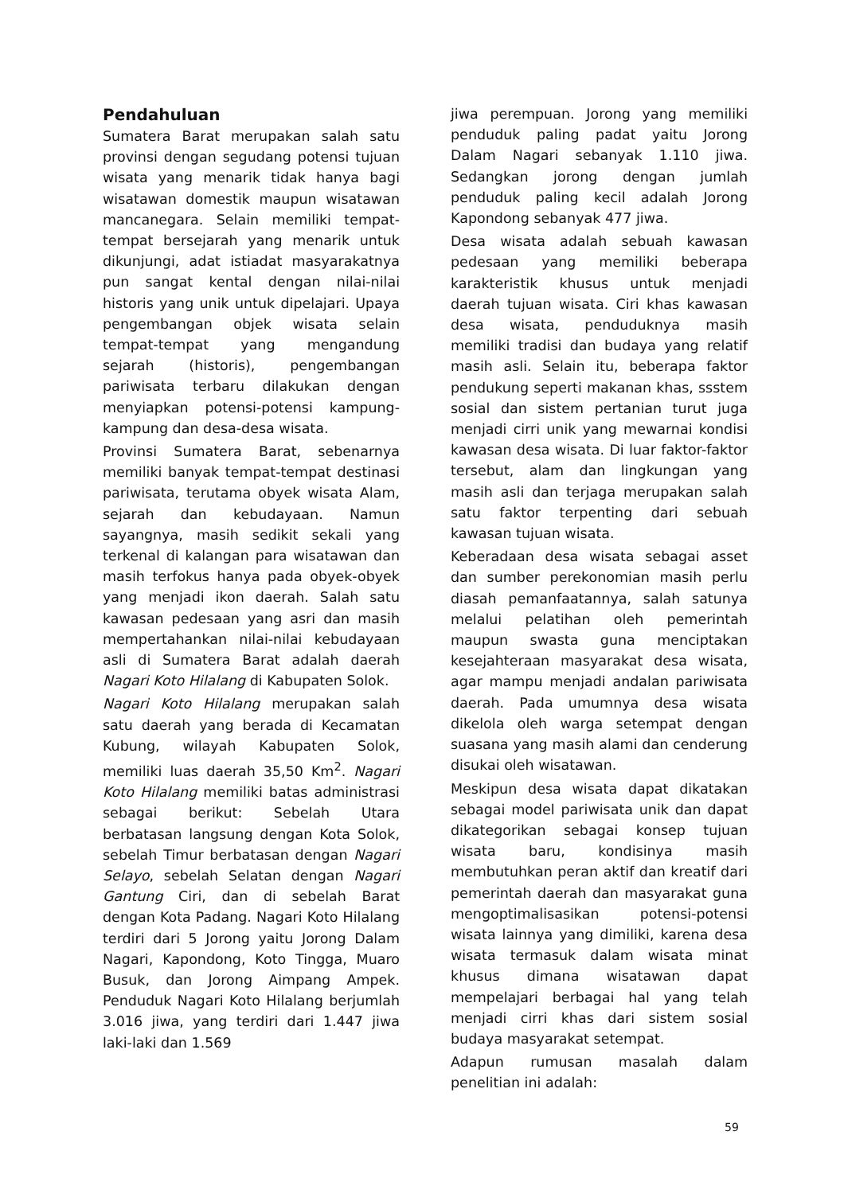Pendahuluan
Sumatera Barat merupakan salah satu provinsi dengan segudang potensi tujuan wisata yang menarik tidak hanya bagi wisatawan domestik maupun wisatawan mancanegara. Selain memiliki tempat-tempat bersejarah yang menarik untuk dikunjungi, adat istiadat masyarakatnya pun sangat kental dengan nilai-nilai historis yang unik untuk dipelajari. Upaya pengembangan objek wisata selain tempat-tempat yang mengandung sejarah (historis), pengembangan pariwisata terbaru dilakukan dengan menyiapkan potensi-potensi kampung-kampung dan desa-desa wisata.
Provinsi Sumatera Barat, sebenarnya memiliki banyak tempat-tempat destinasi pariwisata, terutama obyek wisata Alam, sejarah dan kebudayaan. Namun sayangnya, masih sedikit sekali yang terkenal di kalangan para wisatawan dan masih terfokus hanya pada obyek-obyek yang menjadi ikon daerah. Salah satu kawasan pedesaan yang asri dan masih mempertahankan nilai-nilai kebudayaan asli di Sumatera Barat adalah daerah Nagari Koto Hilalang di Kabupaten Solok.
Nagari Koto Hilalang merupakan salah satu daerah yang berada di Kecamatan Kubung, wilayah Kabupaten Solok, memiliki luas daerah 35,50 Km<sup>2</sup>. Nagari Koto Hilalang memiliki batas administrasi sebagai berikut: Sebelah Utara berbatasan langsung dengan Kota Solok, sebelah Timur berbatasan dengan Nagari Selayo, sebelah Selatan dengan Nagari Gantung Ciri, dan di sebelah Barat dengan Kota Padang. Nagari Koto Hilalang terdiri dari 5 Jorong yaitu Jorong Dalam Nagari, Kapondong, Koto Tingga, Muaro Busuk, dan Jorong Aimpang Ampek. Penduduk Nagari Koto Hilalang berjumlah 3.016 jiwa, yang terdiri dari 1.447 jiwa laki-laki dan 1.569
jiwa perempuan. Jorong yang memiliki penduduk paling padat yaitu Jorong Dalam Nagari sebanyak 1.110 jiwa. Sedangkan jorong dengan jumlah penduduk paling kecil adalah Jorong Kapondong sebanyak 477 jiwa.
Desa wisata adalah sebuah kawasan pedesaan yang memiliki beberapa karakteristik khusus untuk menjadi daerah tujuan wisata. Ciri khas kawasan desa wisata, penduduknya masih memiliki tradisi dan budaya yang relatif masih asli. Selain itu, beberapa faktor pendukung seperti makanan khas, ssstem sosial dan sistem pertanian turut juga menjadi cirri unik yang mewarnai kondisi kawasan desa wisata. Di luar faktor-faktor tersebut, alam dan lingkungan yang masih asli dan terjaga merupakan salah satu faktor terpenting dari sebuah kawasan tujuan wisata.
Keberadaan desa wisata sebagai asset dan sumber perekonomian masih perlu diasah pemanfaatannya, salah satunya melalui pelatihan oleh pemerintah maupun swasta guna menciptakan kesejahteraan masyarakat desa wisata, agar mampu menjadi andalan pariwisata daerah. Pada umumnya desa wisata dikelola oleh warga setempat dengan suasana yang masih alami dan cenderung disukai oleh wisatawan.
Meskipun desa wisata dapat dikatakan sebagai model pariwisata unik dan dapat dikategorikan sebagai konsep tujuan wisata baru, kondisinya masih membutuhkan peran aktif dan kreatif dari pemerintah daerah dan masyarakat guna mengoptimalisasikan potensi-potensi wisata lainnya yang dimiliki, karena desa wisata termasuk dalam wisata minat khusus dimana wisatawan dapat mempelajari berbagai hal yang telah menjadi cirri khas dari sistem sosial budaya masyarakat setempat.
Adapun rumusan masalah dalam penelitian ini adalah:
59